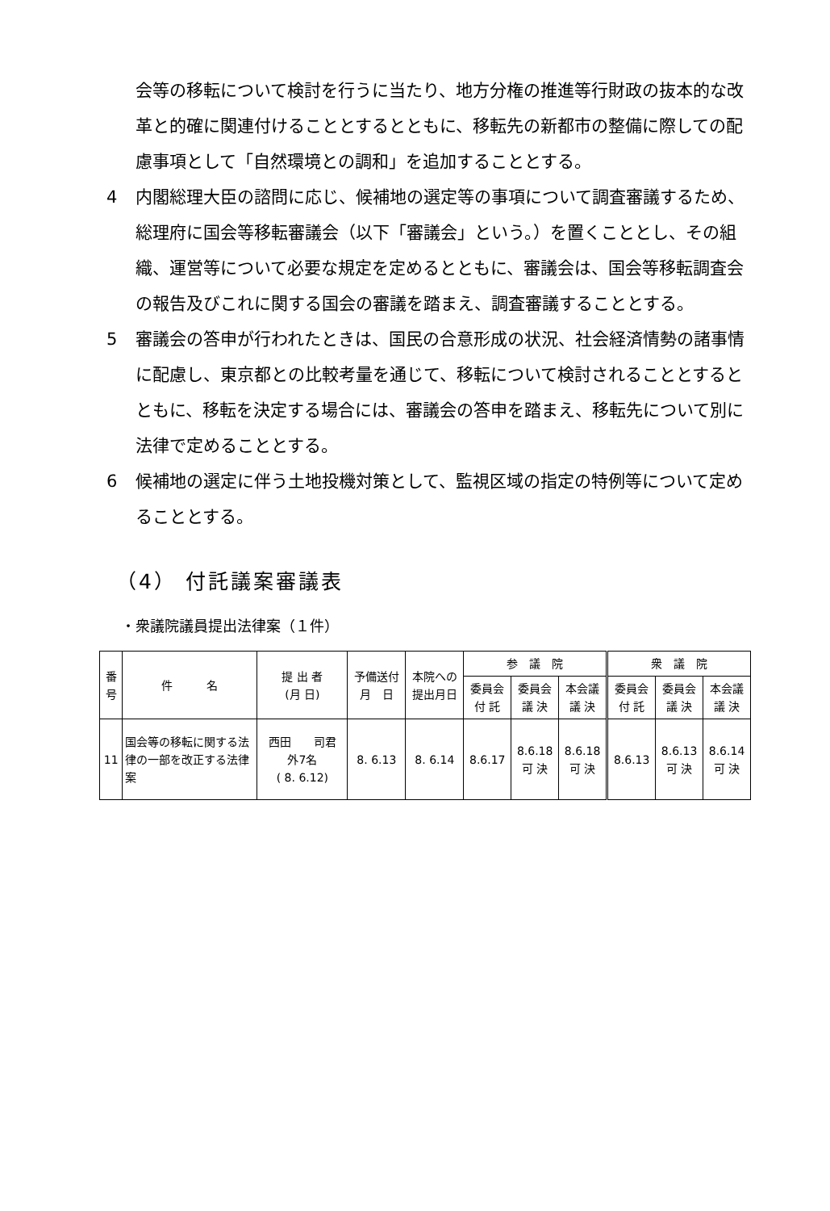会等の移転について検討を行うに当たり、地方分権の推進等行財政の抜本的な改革と的確に関連付けることとするとともに、移転先の新都市の整備に際しての配慮事項として「自然環境との調和」を追加することとする。
4 内閣総理大臣の諮問に応じ、候補地の選定等の事項について調査審議するため、総理府に国会等移転審議会（以下「審議会」という。）を置くこととし、その組織、運営等について必要な規定を定めるとともに、審議会は、国会等移転調査会の報告及びこれに関する国会の審議を踏まえ、調査審議することとする。
5 審議会の答申が行われたときは、国民の合意形成の状況、社会経済情勢の諸事情に配慮し、東京都との比較考量を通じて、移転について検討されることとするとともに、移転を決定する場合には、審議会の答申を踏まえ、移転先について別に法律で定めることとする。
6 候補地の選定に伴う土地投機対策として、監視区域の指定の特例等について定めることとする。
（4） 付託議案審議表
・衆議院議員提出法律案（１件）
| 番 号 | 件 名 | 提 出 者 (月 日) | 予備送付 月 日 | 本院への 提出月日 | 参 議 院 | | | 衆 議 院 | | |
| --- | --- | --- | --- | --- | --- | --- | --- | --- | --- | --- |
| | | | | | 委員会 付 託 | 委員会 議 決 | 本会議 議 決 | 委員会 付 託 | 委員会 議 決 | 本会議 議 決 |
| 11 | 国会等の移転に関する法律の一部を改正する法律案 | 西田 司君 外7名 ( 8. 6.12) | 8. 6.13 | 8. 6.14 | 8.6.17 | 8.6.18 可 決 | 8.6.18 可 決 | 8.6.13 | 8.6.13 可 決 | 8.6.14 可 決 |